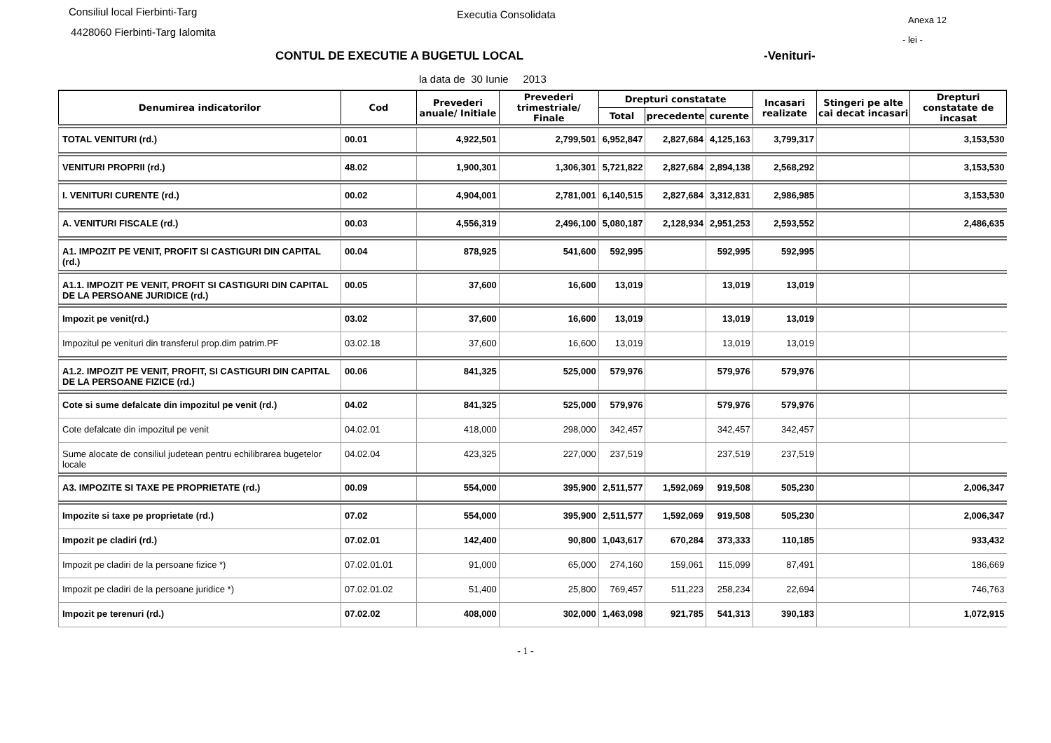Consiliul local Fierbinti-Targ
4428060 Fierbinti-Targ Ialomita
Executia Consolidata Anexa 12
- lei -
CONTUL DE EXECUTIE A BUGETUL LOCAL
-Venituri-
la data de 30 Iunie 2013
| Denumirea indicatorilor | Cod | Prevederi anuale/ Initiale | Prevederi trimestriale/ Finale | Drepturi constatate | | | Incasari realizate | Stingeri pe alte cai decat incasari | Drepturi constatate de incasat |
| --- | --- | --- | --- | --- | --- | --- | --- | --- | --- |
| | | | | Total | precedente | curente | | | |
| TOTAL VENITURI (rd.) | 00.01 | 4,922,501 | 2,799,501 | 6,952,847 | 2,827,684 | 4,125,163 | 3,799,317 | | 3,153,530 |
| VENITURI PROPRII (rd.) | 48.02 | 1,900,301 | 1,306,301 | 5,721,822 | 2,827,684 | 2,894,138 | 2,568,292 | | 3,153,530 |
| I. VENITURI CURENTE (rd.) | 00.02 | 4,904,001 | 2,781,001 | 6,140,515 | 2,827,684 | 3,312,831 | 2,986,985 | | 3,153,530 |
| A. VENITURI FISCALE (rd.) | 00.03 | 4,556,319 | 2,496,100 | 5,080,187 | 2,128,934 | 2,951,253 | 2,593,552 | | 2,486,635 |
| A1. IMPOZIT PE VENIT, PROFIT SI CASTIGURI DIN CAPITAL (rd.) | 00.04 | 878,925 | 541,600 | 592,995 | | 592,995 | 592,995 | | |
| A1.1. IMPOZIT PE VENIT, PROFIT SI CASTIGURI DIN CAPITAL DE LA PERSOANE JURIDICE (rd.) | 00.05 | 37,600 | 16,600 | 13,019 | | 13,019 | 13,019 | | |
| Impozit pe venit(rd.) | 03.02 | 37,600 | 16,600 | 13,019 | | 13,019 | 13,019 | | |
| Impozitul pe venituri din transferul prop.dim patrim.PF | 03.02.18 | 37,600 | 16,600 | 13,019 | | 13,019 | 13,019 | | |
| A1.2. IMPOZIT PE VENIT, PROFIT, SI CASTIGURI DIN CAPITAL DE LA PERSOANE FIZICE (rd.) | 00.06 | 841,325 | 525,000 | 579,976 | | 579,976 | 579,976 | | |
| Cote si sume defalcate din impozitul pe venit (rd.) | 04.02 | 841,325 | 525,000 | 579,976 | | 579,976 | 579,976 | | |
| Cote defalcate din impozitul pe venit | 04.02.01 | 418,000 | 298,000 | 342,457 | | 342,457 | 342,457 | | |
| Sume alocate de consiliul judetean pentru echilibrarea bugetelor locale | 04.02.04 | 423,325 | 227,000 | 237,519 | | 237,519 | 237,519 | | |
| A3. IMPOZITE SI TAXE PE PROPRIETATE (rd.) | 00.09 | 554,000 | 395,900 | 2,511,577 | 1,592,069 | 919,508 | 505,230 | | 2,006,347 |
| Impozite si taxe pe proprietate (rd.) | 07.02 | 554,000 | 395,900 | 2,511,577 | 1,592,069 | 919,508 | 505,230 | | 2,006,347 |
| Impozit pe cladiri (rd.) | 07.02.01 | 142,400 | 90,800 | 1,043,617 | 670,284 | 373,333 | 110,185 | | 933,432 |
| Impozit pe cladiri de la persoane fizice *) | 07.02.01.01 | 91,000 | 65,000 | 274,160 | 159,061 | 115,099 | 87,491 | | 186,669 |
| Impozit pe cladiri de la persoane juridice *) | 07.02.01.02 | 51,400 | 25,800 | 769,457 | 511,223 | 258,234 | 22,694 | | 746,763 |
| Impozit pe terenuri (rd.) | 07.02.02 | 408,000 | 302,000 | 1,463,098 | 921,785 | 541,313 | 390,183 | | 1,072,915 |
- 1 -